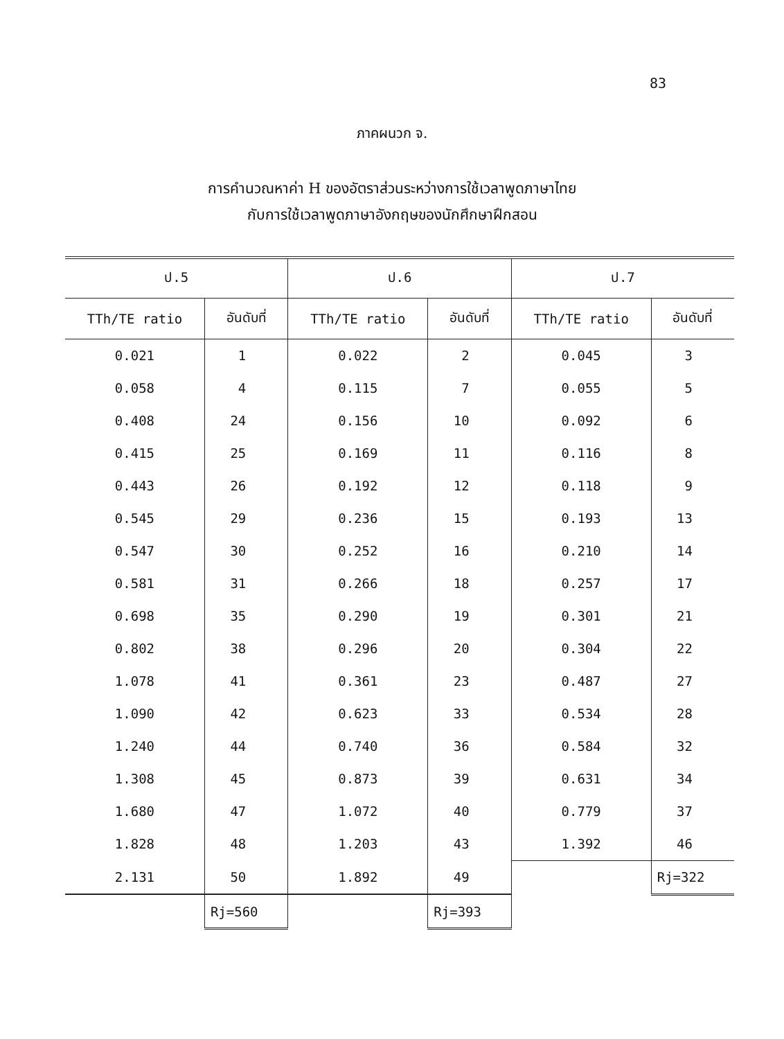83
ภาคผนวก จ.
การคำนวณหาค่า H ของอัตราส่วนระหว่างการใช้เวลาพูดภาษาไทย
กับการใช้เวลาพูดภาษาอังกฤษของนักศึกษาฝึกสอน
| ป.5 | | ป.6 | | ป.7 | |
| --- | --- | --- | --- | --- | --- |
| TTh/TE ratio | อันดับที่ | TTh/TE ratio | อันดับที่ | TTh/TE ratio | อันดับที่ |
| 0.021 | 1 | 0.022 | 2 | 0.045 | 3 |
| 0.058 | 4 | 0.115 | 7 | 0.055 | 5 |
| 0.408 | 24 | 0.156 | 10 | 0.092 | 6 |
| 0.415 | 25 | 0.169 | 11 | 0.116 | 8 |
| 0.443 | 26 | 0.192 | 12 | 0.118 | 9 |
| 0.545 | 29 | 0.236 | 15 | 0.193 | 13 |
| 0.547 | 30 | 0.252 | 16 | 0.210 | 14 |
| 0.581 | 31 | 0.266 | 18 | 0.257 | 17 |
| 0.698 | 35 | 0.290 | 19 | 0.301 | 21 |
| 0.802 | 38 | 0.296 | 20 | 0.304 | 22 |
| 1.078 | 41 | 0.361 | 23 | 0.487 | 27 |
| 1.090 | 42 | 0.623 | 33 | 0.534 | 28 |
| 1.240 | 44 | 0.740 | 36 | 0.584 | 32 |
| 1.308 | 45 | 0.873 | 39 | 0.631 | 34 |
| 1.680 | 47 | 1.072 | 40 | 0.779 | 37 |
| 1.828 | 48 | 1.203 | 43 | 1.392 | 46 |
| 2.131 | 50 | 1.892 | 49 | | Rj=322 |
| | Rj=560 | | Rj=393 | | |